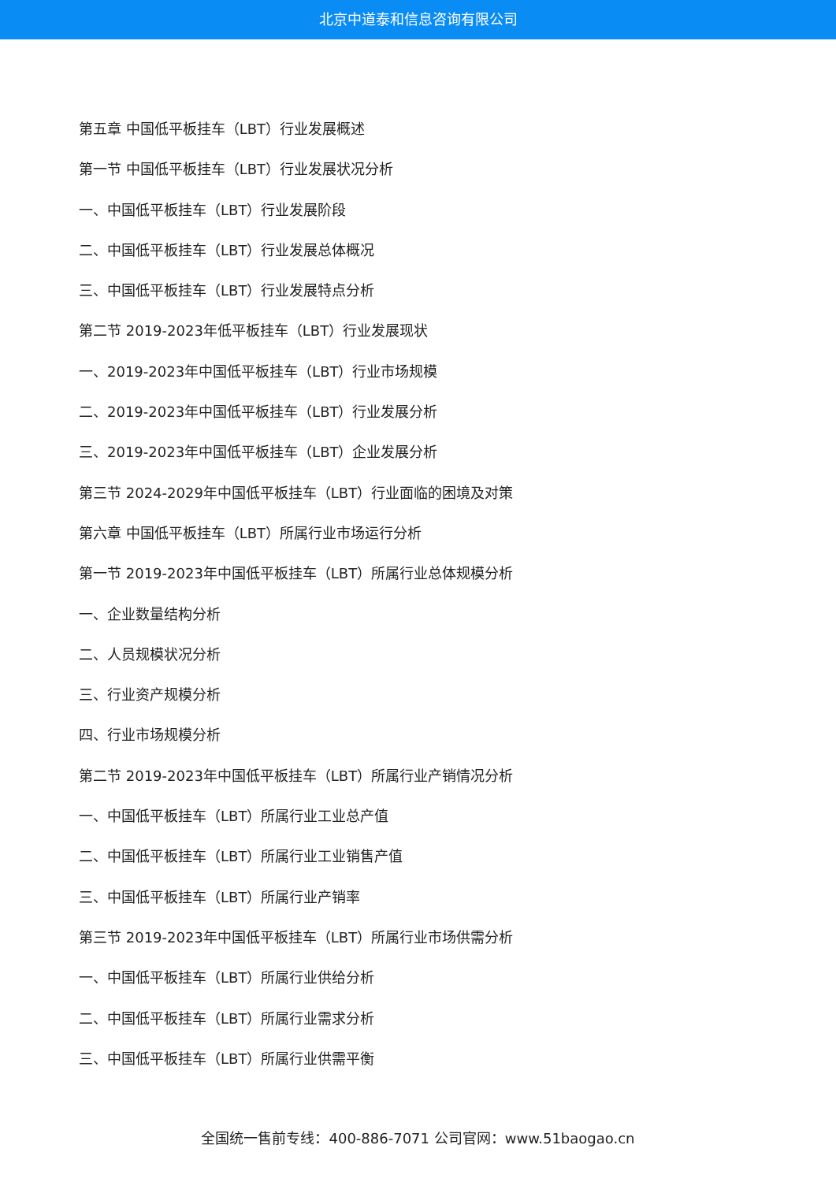北京中道泰和信息咨询有限公司
第五章 中国低平板挂车（LBT）行业发展概述
第一节 中国低平板挂车（LBT）行业发展状况分析
一、中国低平板挂车（LBT）行业发展阶段
二、中国低平板挂车（LBT）行业发展总体概况
三、中国低平板挂车（LBT）行业发展特点分析
第二节 2019-2023年低平板挂车（LBT）行业发展现状
一、2019-2023年中国低平板挂车（LBT）行业市场规模
二、2019-2023年中国低平板挂车（LBT）行业发展分析
三、2019-2023年中国低平板挂车（LBT）企业发展分析
第三节 2024-2029年中国低平板挂车（LBT）行业面临的困境及对策
第六章 中国低平板挂车（LBT）所属行业市场运行分析
第一节 2019-2023年中国低平板挂车（LBT）所属行业总体规模分析
一、企业数量结构分析
二、人员规模状况分析
三、行业资产规模分析
四、行业市场规模分析
第二节 2019-2023年中国低平板挂车（LBT）所属行业产销情况分析
一、中国低平板挂车（LBT）所属行业工业总产值
二、中国低平板挂车（LBT）所属行业工业销售产值
三、中国低平板挂车（LBT）所属行业产销率
第三节 2019-2023年中国低平板挂车（LBT）所属行业市场供需分析
一、中国低平板挂车（LBT）所属行业供给分析
二、中国低平板挂车（LBT）所属行业需求分析
三、中国低平板挂车（LBT）所属行业供需平衡
全国统一售前专线：400-886-7071 公司官网：www.51baogao.cn